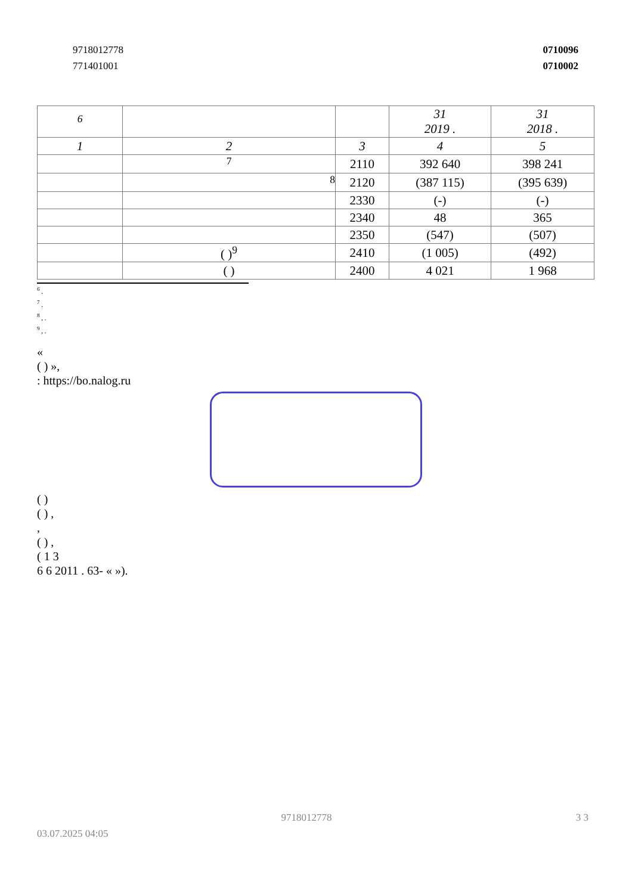9718012778 0710096
771401001 0710002
| <sup>6</sup> | | | 31 2019 . | 31 2018 . |
| --- | --- | --- | --- | --- |
| 1 | 2 | 3 | 4 | 5 |
| | <sup>7</sup> | 2110 | 392 640 | 398 241 |
| | <sup>8</sup> | 2120 | (387 115) | (395 639) |
| | | 2330 | (-) | (-) |
| | | 2340 | 48 | 365 |
| | | 2350 | (547) | (507) |
| | ( )<sup>9</sup> | 2410 | (1 005) | (492) |
| | ( ) | 2400 | 4 021 | 1 968 |
<sup>6</sup> .
<sup>7</sup> .
<sup>8</sup> , .
<sup>9</sup> , .
«
( ) »,
: https://bo.nalog.ru
( )
( ) ,
,
( ) ,
( 1 3
6 6 2011 . 63- « »).
9718012778 3 3
03.07.2025 04:05